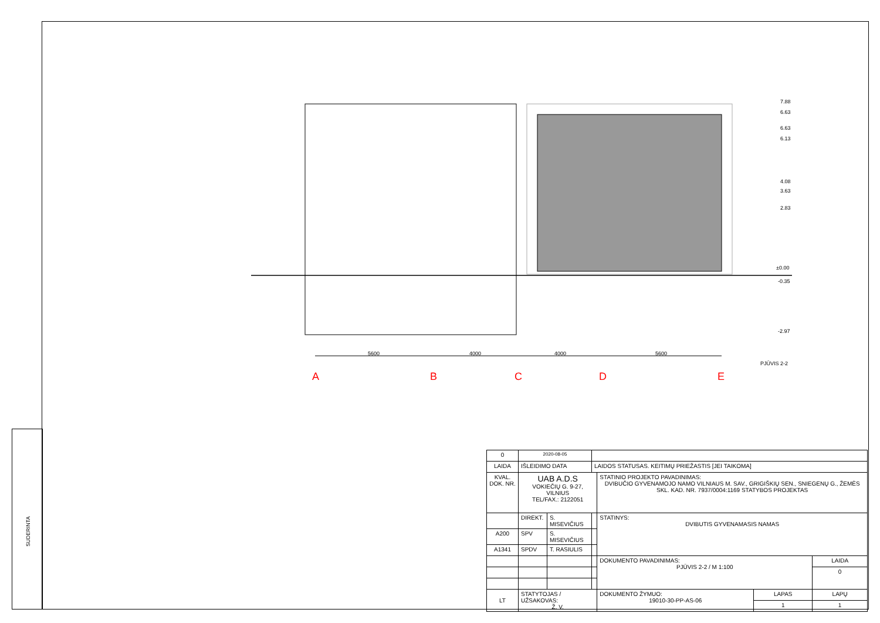SUDERINTA
5600
4000
4000
5600
A
B
C
D
E
7.88
6.63
6.63
6.13
4.08
3.63
2.83
±0.00
-0.35
-2.97
PJŪVIS 2-2
| 0 | 2020-08-05 | | | | | |
| LAIDA | IŠLEIDIMO DATA | | LAIDOS STATUSAS. KEITIMŲ PRIEŽASTIS [JEI TAIKOMA] | | | |
| KVAL. DOK. NR. | UAB A.D.S VOKIEČIŲ G. 9-27, VILNIUS TEL/FAX.: 2122051 | | | STATINIO PROJEKTO PAVADINIMAS: DVIBUČIO GYVENAMOJO NAMO VILNIAUS M. SAV., GRIGIŠKIŲ SEN., SNIEGENŲ G., ŽEMĖS SKL. KAD. NR. 7937/0004:1169 STATYBOS PROJEKTAS | | |
| | DIREKT. | S. MISEVIČIUS | | STATINYS: DVIBUTIS GYVENAMASIS NAMAS | | |
| A200 | SPV | S. MISEVIČIUS | | | | |
| A1341 | SPDV | T. RASIULIS | | | | |
| | | | | DOKUMENTO PAVADINIMAS: PJŪVIS 2-2 / M 1:100 | | LAIDA |
| | | | | | | 0 |
| LT | STATYTOJAS / UŽSAKOVAS: Ž. V. | | | DOKUMENTO ŽYMUO: 19010-30-PP-AS-06 | LAPAS | LAPŲ |
| | | | | | 1 | 1 |